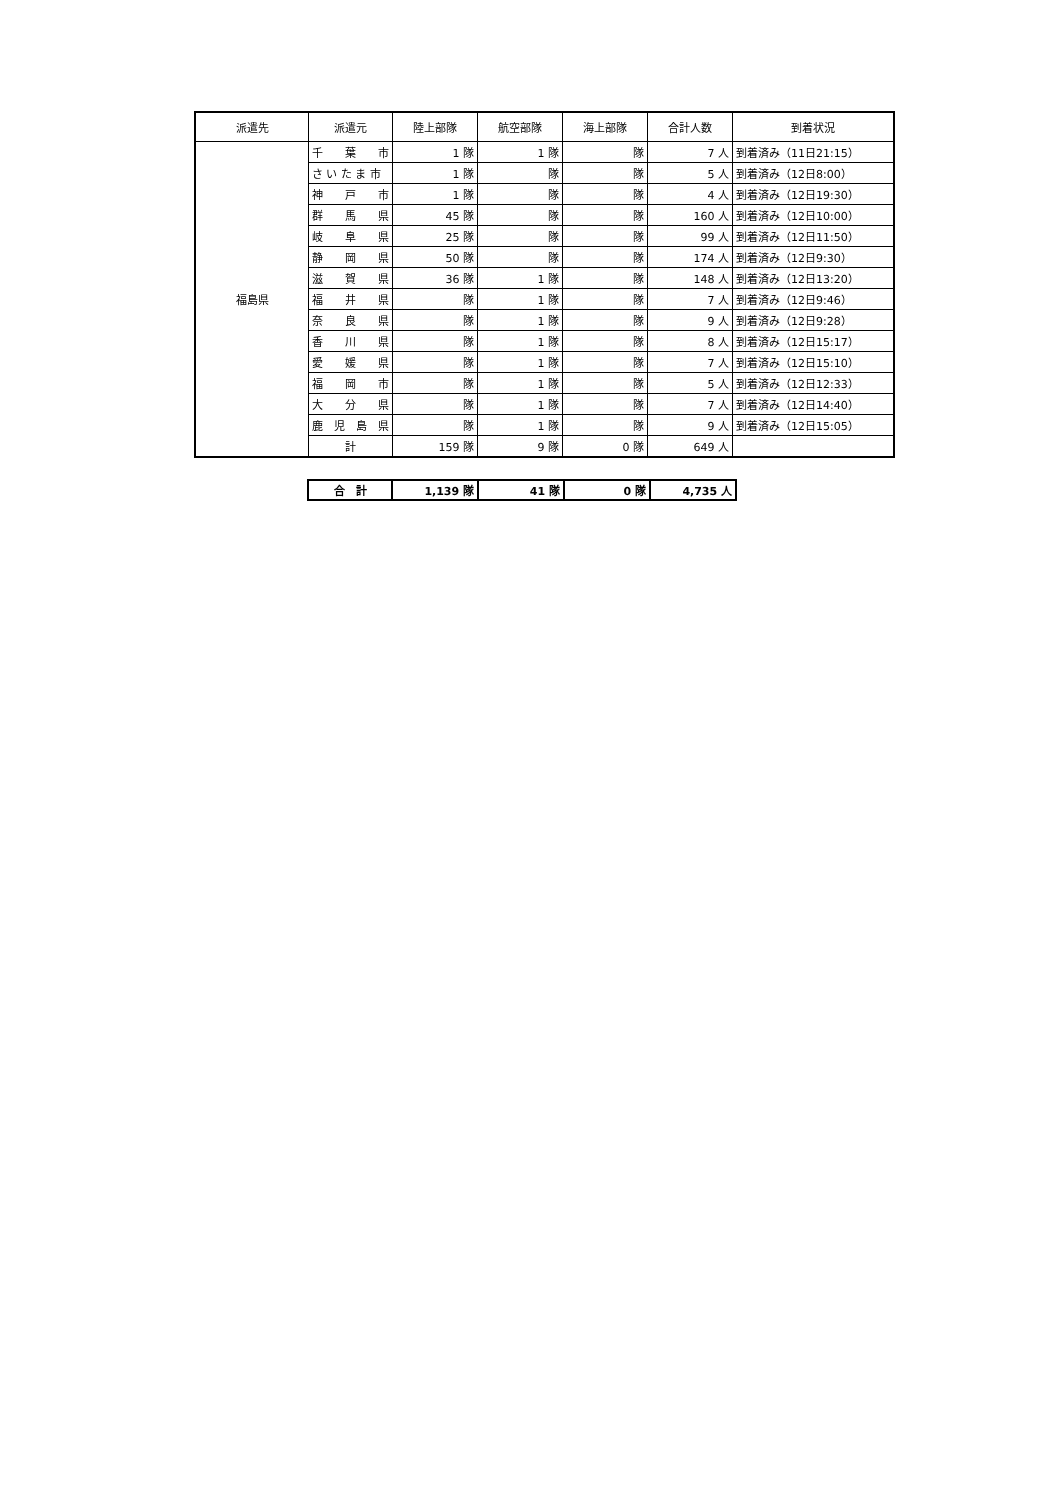| 派遣先 | 派遣元 | 陸上部隊 | 航空部隊 | 海上部隊 | 合計人数 | 到着状況 |
| --- | --- | --- | --- | --- | --- | --- |
| 福島県 | 千 葉 市 | 1 隊 | 1 隊 | 隊 | 7 人 | 到着済み（11日21:15） |
| | さ い た ま 市 | 1 隊 | 隊 | 隊 | 5 人 | 到着済み（12日8:00） |
| | 神 戸 市 | 1 隊 | 隊 | 隊 | 4 人 | 到着済み（12日19:30） |
| | 群 馬 県 | 45 隊 | 隊 | 隊 | 160 人 | 到着済み（12日10:00） |
| | 岐 阜 県 | 25 隊 | 隊 | 隊 | 99 人 | 到着済み（12日11:50） |
| | 静 岡 県 | 50 隊 | 隊 | 隊 | 174 人 | 到着済み（12日9:30） |
| | 滋 賀 県 | 36 隊 | 1 隊 | 隊 | 148 人 | 到着済み（12日13:20） |
| | 福 井 県 | 隊 | 1 隊 | 隊 | 7 人 | 到着済み（12日9:46） |
| | 奈 良 県 | 隊 | 1 隊 | 隊 | 9 人 | 到着済み（12日9:28） |
| | 香 川 県 | 隊 | 1 隊 | 隊 | 8 人 | 到着済み（12日15:17） |
| | 愛 媛 県 | 隊 | 1 隊 | 隊 | 7 人 | 到着済み（12日15:10） |
| | 福 岡 市 | 隊 | 1 隊 | 隊 | 5 人 | 到着済み（12日12:33） |
| | 大 分 県 | 隊 | 1 隊 | 隊 | 7 人 | 到着済み（12日14:40） |
| | 鹿 児 島 県 | 隊 | 1 隊 | 隊 | 9 人 | 到着済み（12日15:05） |
| | 計 | 159 隊 | 9 隊 | 0 隊 | 649 人 | |
| 合 計 | 1,139 隊 | 41 隊 | 0 隊 | 4,735 人 |